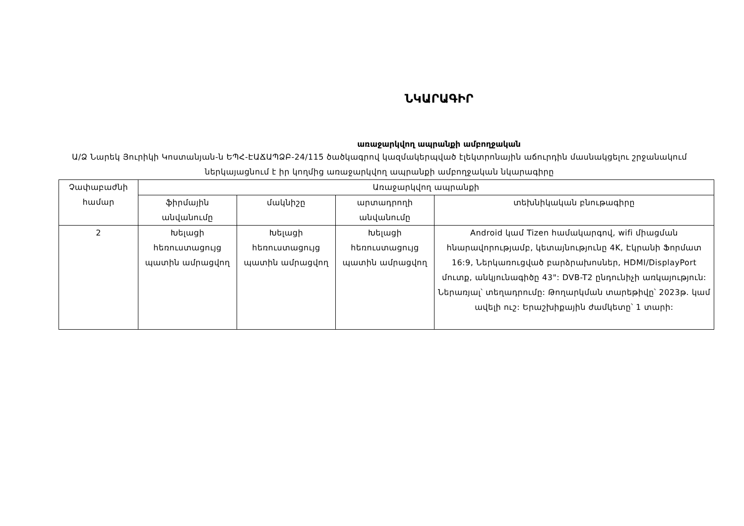ՆԿԱՐԱԳԻՐ
առաջարկվող ապրանքի ամբողջական
Ա/Ձ Նարեկ Յուրիկի Կոստանյան-ն ԵՊՀ-ԷԱՃԱՊՁԲ-24/115 ծածկագրով կազմակերպված էլեկտրոնային աճուրդին մասնակցելու շրջանակում ներկայացնում է իր կողմից առաջարկվող ապրանքի ամբողջական նկարագիրը
| Չափաբաժնի համար | Առաջարկվող ապրանքի | | | |
| --- | --- | --- | --- | --- |
| | ֆիրմային անվանումը | մակնիշը | արտադրողի անվանումը | տեխնիկական բնութագիրը |
| 2 | Խելացի հեռուստացույց պատին ամրացվող | Խելացի հեռուստացույց պատին ամրացվող | Խելացի հեռուստացույց պատին ամրացվող | Android կամ Tizen համակարգով, wifi միացման հնարավորությամբ, կետայնությունը 4K, Էկրանի Ֆորմատ 16:9, Ներկառուցված բարձրախոսներ, HDMI/DisplayPort մուտք, անկյունագիծը 43": DVB-T2 ընդունիչի առկայություն: Ներառյալ՝ տեղադրումը: Թողարկման տարեթիվը՝ 2023թ. կամ ավելի ուշ: Երաշխիքային ժամկետը՝ 1 տարի: |